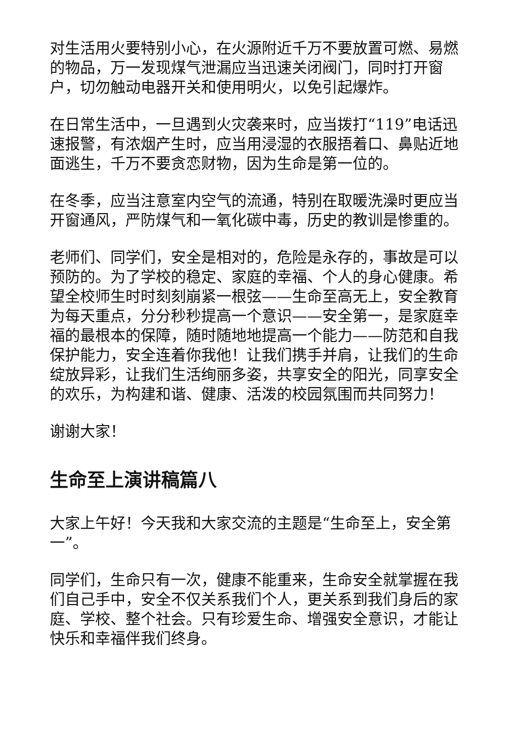对生活用火要特别小心，在火源附近千万不要放置可燃、易燃的物品，万一发现煤气泄漏应当迅速关闭阀门，同时打开窗户，切勿触动电器开关和使用明火，以免引起爆炸。
在日常生活中，一旦遇到火灾袭来时，应当拨打“119”电话迅速报警，有浓烟产生时，应当用浸湿的衣服捂着口、鼻贴近地面逃生，千万不要贪恋财物，因为生命是第一位的。
在冬季，应当注意室内空气的流通，特别在取暖洗澡时更应当开窗通风，严防煤气和一氧化碳中毒，历史的教训是惨重的。
老师们、同学们，安全是相对的，危险是永存的，事故是可以预防的。为了学校的稳定、家庭的幸福、个人的身心健康。希望全校师生时时刻刻崩紧一根弦——生命至高无上，安全教育为每天重点，分分秒秒提高一个意识——安全第一，是家庭幸福的最根本的保障，随时随地地提高一个能力——防范和自我保护能力，安全连着你我他！让我们携手并肩，让我们的生命绽放异彩，让我们生活绚丽多姿，共享安全的阳光，同享安全的欢乐，为构建和谐、健康、活泼的校园氛围而共同努力！
谢谢大家！
生命至上演讲稿篇八
大家上午好！今天我和大家交流的主题是“生命至上，安全第一”。
同学们，生命只有一次，健康不能重来，生命安全就掌握在我们自己手中，安全不仅关系我们个人，更关系到我们身后的家庭、学校、整个社会。只有珍爱生命、增强安全意识，才能让快乐和幸福伴我们终身。